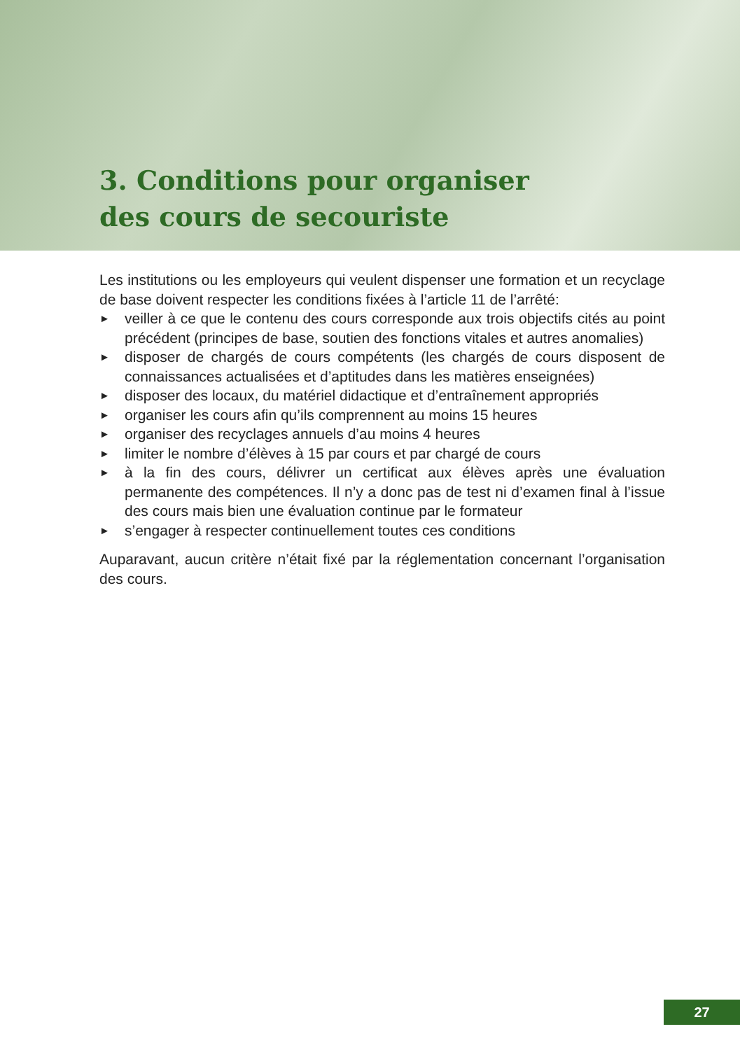3. Conditions pour organiser
des cours de secouriste
Les institutions ou les employeurs qui veulent dispenser une formation et un recyclage de base doivent respecter les conditions fixées à l’article 11 de l’arrêté:
► veiller à ce que le contenu des cours corresponde aux trois objectifs cités au point précédent (principes de base, soutien des fonctions vitales et autres anomalies)
► disposer de chargés de cours compétents (les chargés de cours disposent de connaissances actualisées et d’aptitudes dans les matières enseignées)
► disposer des locaux, du matériel didactique et d’entraînement appropriés
► organiser les cours afin qu’ils comprennent au moins 15 heures
► organiser des recyclages annuels d’au moins 4 heures
► limiter le nombre d’élèves à 15 par cours et par chargé de cours
► à la fin des cours, délivrer un certificat aux élèves après une évaluation permanente des compétences. Il n’y a donc pas de test ni d’examen final à l’issue des cours mais bien une évaluation continue par le formateur
► s’engager à respecter continuellement toutes ces conditions
Auparavant, aucun critère n’était fixé par la réglementation concernant l’organisation des cours.
27